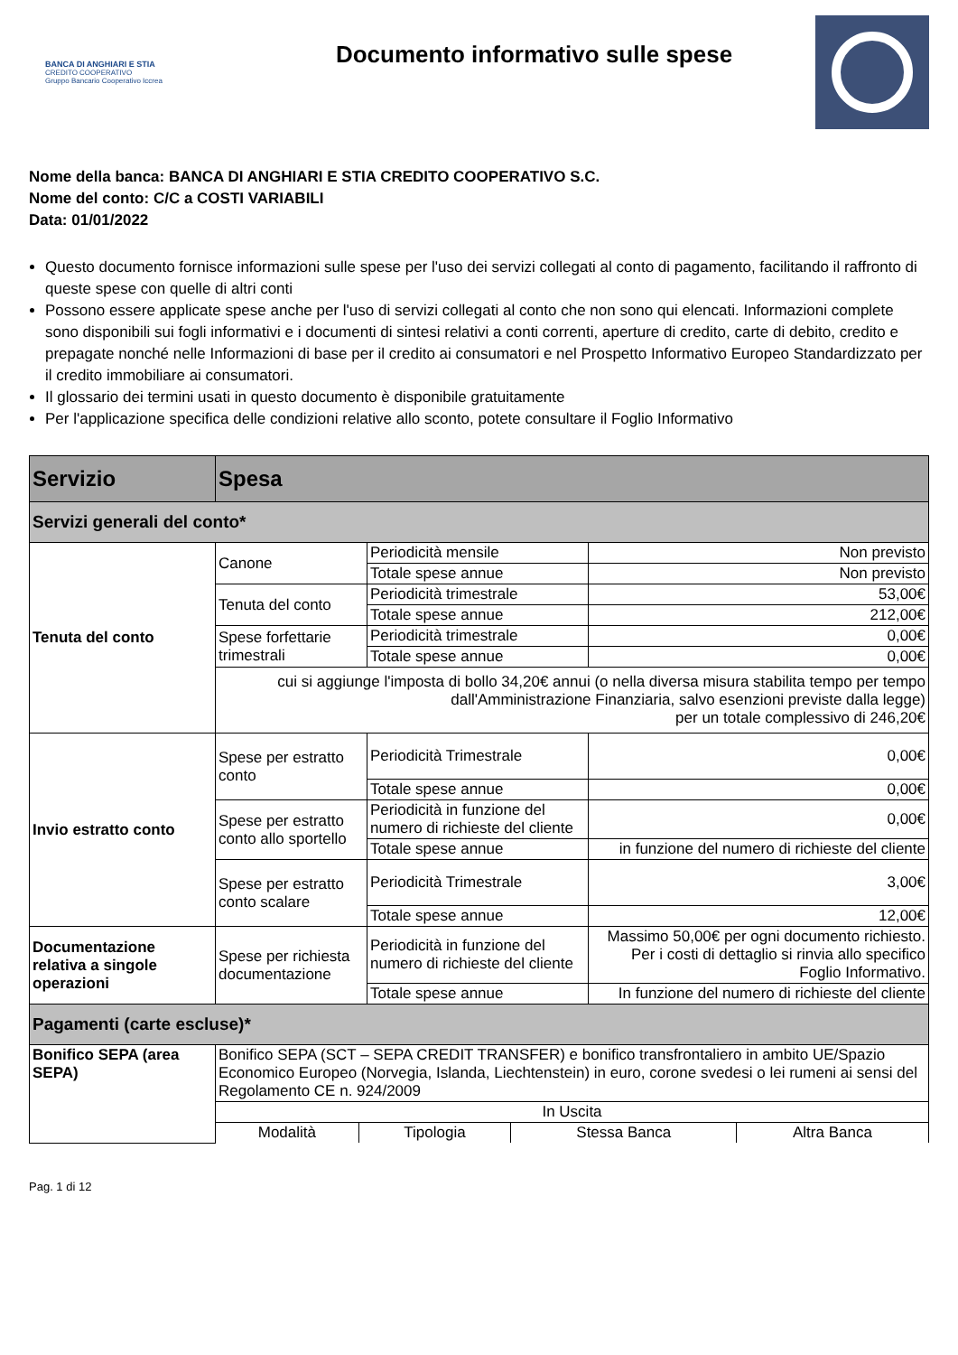BANCA DI ANGHIARI E STIA
CREDITO COOPERATIVO
Gruppo Bancario Cooperativo Iccrea
Documento informativo sulle spese
Nome della banca: BANCA DI ANGHIARI E STIA CREDITO COOPERATIVO S.C.
Nome del conto: C/C a COSTI VARIABILI
Data: 01/01/2022
Questo documento fornisce informazioni sulle spese per l'uso dei servizi collegati al conto di pagamento, facilitando il raffronto di queste spese con quelle di altri conti
Possono essere applicate spese anche per l'uso di servizi collegati al conto che non sono qui elencati. Informazioni complete sono disponibili sui fogli informativi e i documenti di sintesi relativi a conti correnti, aperture di credito, carte di debito, credito e prepagate nonché nelle Informazioni di base per il credito ai consumatori e nel Prospetto Informativo Europeo Standardizzato per il credito immobiliare ai consumatori.
Il glossario dei termini usati in questo documento è disponibile gratuitamente
Per l'applicazione specifica delle condizioni relative allo sconto, potete consultare il Foglio Informativo
| Servizio | Spesa | | |
| --- | --- | --- | --- |
| Servizi generali del conto* | | | |
| Tenuta del conto | Canone | Periodicità mensile | Non previsto |
| | | Totale spese annue | Non previsto |
| | Tenuta del conto | Periodicità trimestrale | 53,00€ |
| | | Totale spese annue | 212,00€ |
| | Spese forfettarie trimestrali | Periodicità trimestrale | 0,00€ |
| | | Totale spese annue | 0,00€ |
| | cui si aggiunge l'imposta di bollo 34,20€ annui (o nella diversa misura stabilita tempo per tempo dall'Amministrazione Finanziaria, salvo esenzioni previste dalla legge) per un totale complessivo di 246,20€ | | |
| Invio estratto conto | Spese per estratto conto | Periodicità Trimestrale | 0,00€ |
| | | Totale spese annue | 0,00€ |
| | Spese per estratto conto allo sportello | Periodicità in funzione del numero di richieste del cliente | 0,00€ |
| | | Totale spese annue | in funzione del numero di richieste del cliente |
| | Spese per estratto conto scalare | Periodicità Trimestrale | 3,00€ |
| | | Totale spese annue | 12,00€ |
| Documentazione relativa a singole operazioni | Spese per richiesta documentazione | Periodicità in funzione del numero di richieste del cliente | Massimo 50,00€ per ogni documento richiesto. Per i costi di dettaglio si rinvia allo specifico Foglio Informativo. |
| | | Totale spese annue | In funzione del numero di richieste del cliente |
| Pagamenti (carte escluse)* | | | |
| Bonifico SEPA (area SEPA) | Bonifico SEPA (SCT – SEPA CREDIT TRANSFER) e bonifico transfrontaliero in ambito UE/Spazio Economico Europeo (Norvegia, Islanda, Liechtenstein) in euro, corone svedesi o lei rumeni ai sensi del Regolamento CE n. 924/2009 | | |
| | In Uscita | | |
| | / Modalità / Tipologia / Stessa Banca / Altra Banca / | | |
Pag. 1 di 12